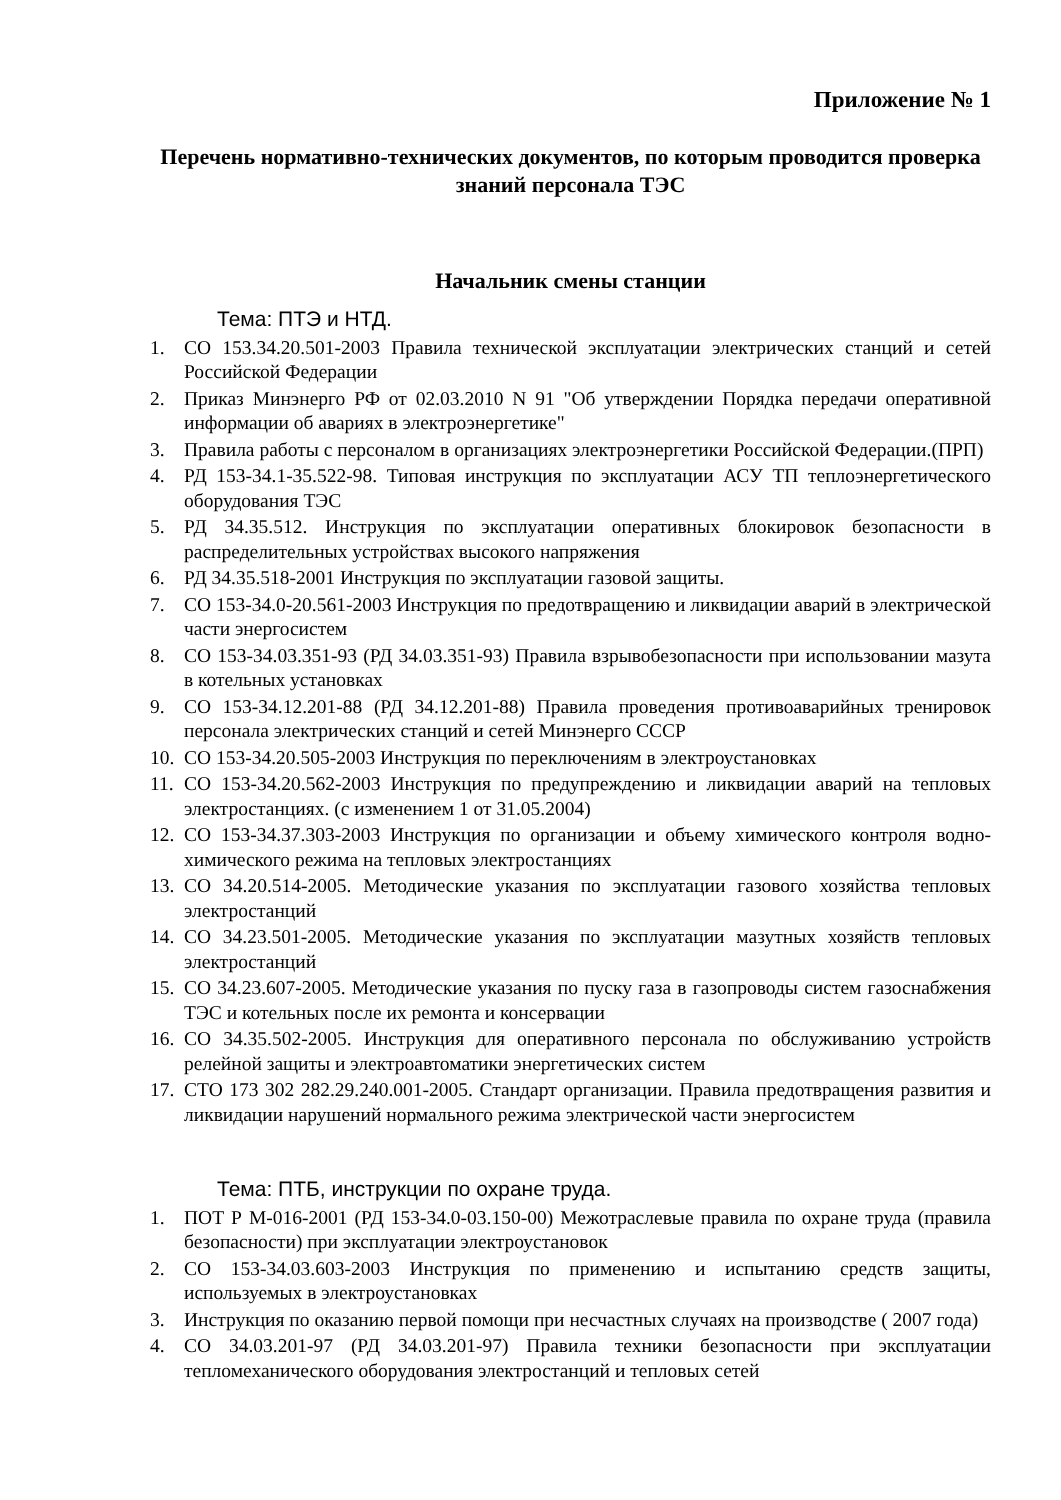Приложение № 1
Перечень нормативно-технических документов, по которым проводится проверка знаний персонала ТЭС
Начальник смены станции
Тема: ПТЭ и НТД.
1. СО 153.34.20.501-2003 Правила технической эксплуатации электрических станций и сетей Российской Федерации
2. Приказ Минэнерго РФ от 02.03.2010 N 91 "Об утверждении Порядка передачи оперативной информации об авариях в электроэнергетике"
3. Правила работы с персоналом в организациях электроэнергетики Российской Федерации.(ПРП)
4. РД 153-34.1-35.522-98. Типовая инструкция по эксплуатации АСУ ТП теплоэнергетического оборудования ТЭС
5. РД 34.35.512. Инструкция по эксплуатации оперативных блокировок безопасности в распределительных устройствах высокого напряжения
6. РД 34.35.518-2001 Инструкция по эксплуатации газовой защиты.
7. СО 153-34.0-20.561-2003 Инструкция по предотвращению и ликвидации аварий в электрической части энергосистем
8. СО 153-34.03.351-93 (РД 34.03.351-93) Правила взрывобезопасности при использовании мазута в котельных установках
9. СО 153-34.12.201-88 (РД 34.12.201-88) Правила проведения противоаварийных тренировок персонала электрических станций и сетей Минэнерго СССР
10. СО 153-34.20.505-2003 Инструкция по переключениям в электроустановках
11. СО 153-34.20.562-2003 Инструкция по предупреждению и ликвидации аварий на тепловых электростанциях. (с изменением 1 от 31.05.2004)
12. СО 153-34.37.303-2003 Инструкция по организации и объему химического контроля водно-химического режима на тепловых электростанциях
13. СО 34.20.514-2005. Методические указания по эксплуатации газового хозяйства тепловых электростанций
14. СО 34.23.501-2005. Методические указания по эксплуатации мазутных хозяйств тепловых электростанций
15. СО 34.23.607-2005. Методические указания по пуску газа в газопроводы систем газоснабжения ТЭС и котельных после их ремонта и консервации
16. СО 34.35.502-2005. Инструкция для оперативного персонала по обслуживанию устройств релейной защиты и электроавтоматики энергетических систем
17. СТО 173 302 282.29.240.001-2005. Стандарт организации. Правила предотвращения развития и ликвидации нарушений нормального режима электрической части энергосистем
Тема: ПТБ, инструкции по охране труда.
1. ПОТ Р М-016-2001 (РД 153-34.0-03.150-00) Межотраслевые правила по охране труда (правила безопасности) при эксплуатации электроустановок
2. СО 153-34.03.603-2003 Инструкция по применению и испытанию средств защиты, используемых в электроустановках
3. Инструкция по оказанию первой помощи при несчастных случаях на производстве ( 2007 года)
4. СО 34.03.201-97 (РД 34.03.201-97) Правила техники безопасности при эксплуатации тепломеханического оборудования электростанций и тепловых сетей